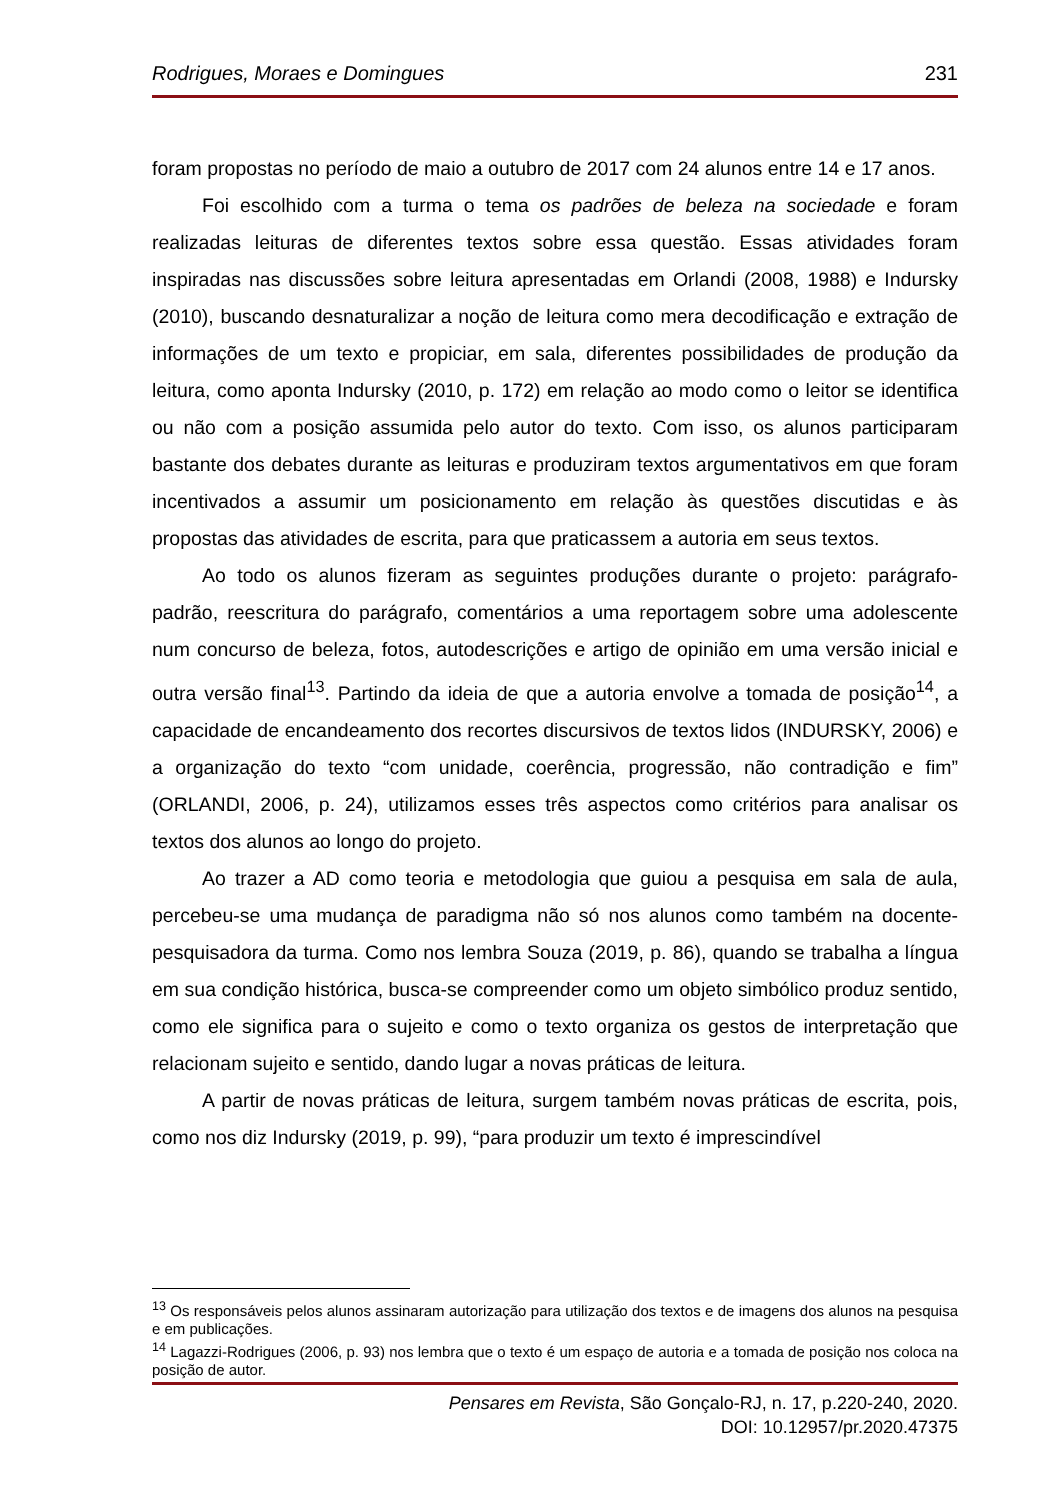Rodrigues, Moraes e Domingues 231
foram propostas no período de maio a outubro de 2017 com 24 alunos entre 14 e 17 anos.
Foi escolhido com a turma o tema os padrões de beleza na sociedade e foram realizadas leituras de diferentes textos sobre essa questão. Essas atividades foram inspiradas nas discussões sobre leitura apresentadas em Orlandi (2008, 1988) e Indursky (2010), buscando desnaturalizar a noção de leitura como mera decodificação e extração de informações de um texto e propiciar, em sala, diferentes possibilidades de produção da leitura, como aponta Indursky (2010, p. 172) em relação ao modo como o leitor se identifica ou não com a posição assumida pelo autor do texto. Com isso, os alunos participaram bastante dos debates durante as leituras e produziram textos argumentativos em que foram incentivados a assumir um posicionamento em relação às questões discutidas e às propostas das atividades de escrita, para que praticassem a autoria em seus textos.
Ao todo os alunos fizeram as seguintes produções durante o projeto: parágrafo-padrão, reescritura do parágrafo, comentários a uma reportagem sobre uma adolescente num concurso de beleza, fotos, autodescrições e artigo de opinião em uma versão inicial e outra versão final<sup>13</sup>. Partindo da ideia de que a autoria envolve a tomada de posição<sup>14</sup>, a capacidade de encandeamento dos recortes discursivos de textos lidos (INDURSKY, 2006) e a organização do texto “com unidade, coerência, progressão, não contradição e fim” (ORLANDI, 2006, p. 24), utilizamos esses três aspectos como critérios para analisar os textos dos alunos ao longo do projeto.
Ao trazer a AD como teoria e metodologia que guiou a pesquisa em sala de aula, percebeu-se uma mudança de paradigma não só nos alunos como também na docente-pesquisadora da turma. Como nos lembra Souza (2019, p. 86), quando se trabalha a língua em sua condição histórica, busca-se compreender como um objeto simbólico produz sentido, como ele significa para o sujeito e como o texto organiza os gestos de interpretação que relacionam sujeito e sentido, dando lugar a novas práticas de leitura.
A partir de novas práticas de leitura, surgem também novas práticas de escrita, pois, como nos diz Indursky (2019, p. 99), “para produzir um texto é imprescindível
<sup>13</sup> Os responsáveis pelos alunos assinaram autorização para utilização dos textos e de imagens dos alunos na pesquisa e em publicações.
<sup>14</sup> Lagazzi-Rodrigues (2006, p. 93) nos lembra que o texto é um espaço de autoria e a tomada de posição nos coloca na posição de autor.
Pensares em Revista, São Gonçalo-RJ, n. 17, p.220-240, 2020.
DOI: 10.12957/pr.2020.47375